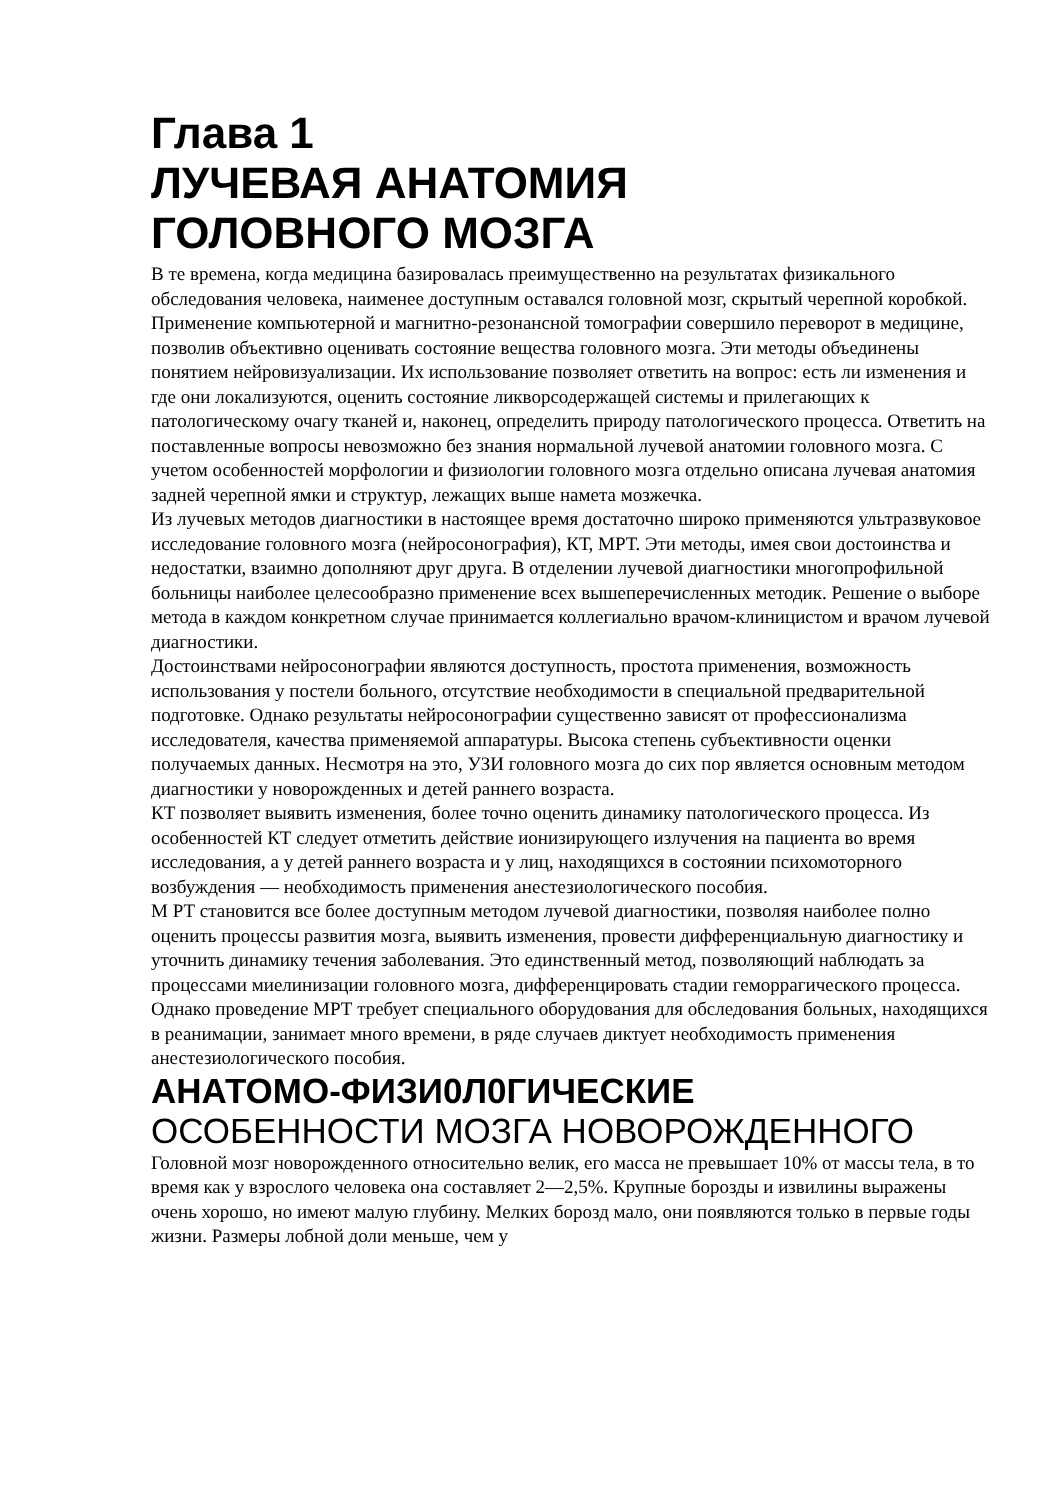Глава 1
ЛУЧЕВАЯ АНАТОМИЯ
ГОЛОВНОГО МОЗГА
В те времена, когда медицина базировалась преимущественно на результатах физикального обследования человека, наименее доступным оставался головной мозг, скрытый черепной коробкой. Применение компьютерной и магнитно-резонансной томографии совершило переворот в медицине, позволив объективно оценивать состояние вещества головного мозга. Эти методы объединены понятием нейровизуализации. Их использование позволяет ответить на вопрос: есть ли изменения и где они локализуются, оценить состояние ликворсодержащей системы и прилегающих к патологическому очагу тканей и, наконец, определить природу патологического процесса. Ответить на поставленные вопросы невозможно без знания нормальной лучевой анатомии головного мозга. С учетом особенностей морфологии и физиологии головного мозга отдельно описана лучевая анатомия задней черепной ямки и структур, лежащих выше намета мозжечка.
Из лучевых методов диагностики в настоящее время достаточно широко применяются ультразвуковое исследование головного мозга (нейросонография), КТ, МРТ. Эти методы, имея свои достоинства и недостатки, взаимно дополняют друг друга. В отделении лучевой диагностики многопрофильной больницы наиболее целесообразно применение всех вышеперечисленных методик. Решение о выборе метода в каждом конкретном случае принимается коллегиально врачом-клиницистом и врачом лучевой диагностики.
Достоинствами нейросонографии являются доступность, простота применения, возможность использования у постели больного, отсутствие необходимости в специальной предварительной подготовке. Однако результаты нейросонографии существенно зависят от профессионализма исследователя, качества применяемой аппаратуры. Высока степень субъективности оценки получаемых данных. Несмотря на это, УЗИ головного мозга до сих пор является основным методом диагностики у новорожденных и детей раннего возраста.
КТ позволяет выявить изменения, более точно оценить динамику патологического процесса. Из особенностей КТ следует отметить действие ионизирующего излучения на пациента во время исследования, а у детей раннего возраста и у лиц, находящихся в состоянии психомоторного возбуждения — необходимость применения анестезиологического пособия.
М РТ становится все более доступным методом лучевой диагностики, позволяя наиболее полно оценить процессы развития мозга, выявить изменения, провести дифференциальную диагностику и уточнить динамику течения заболевания. Это единственный метод, позволяющий наблюдать за процессами миелинизации головного мозга, дифференцировать стадии геморрагического процесса. Однако проведение МРТ требует специального оборудования для обследования больных, находящихся в реанимации, занимает много времени, в ряде случаев диктует необходимость применения анестезиологического пособия.
АНАТОМО-ФИЗИ0Л0ГИЧЕСКИЕ
ОСОБЕННОСТИ МОЗГА НОВОРОЖДЕННОГО
Головной мозг новорожденного относительно велик, его масса не превышает 10% от массы тела, в то время как у взрослого человека она составляет 2—2,5%. Крупные борозды и извилины выражены очень хорошо, но имеют малую глубину. Мелких борозд мало, они появляются только в первые годы жизни. Размеры лобной доли меньше, чем у